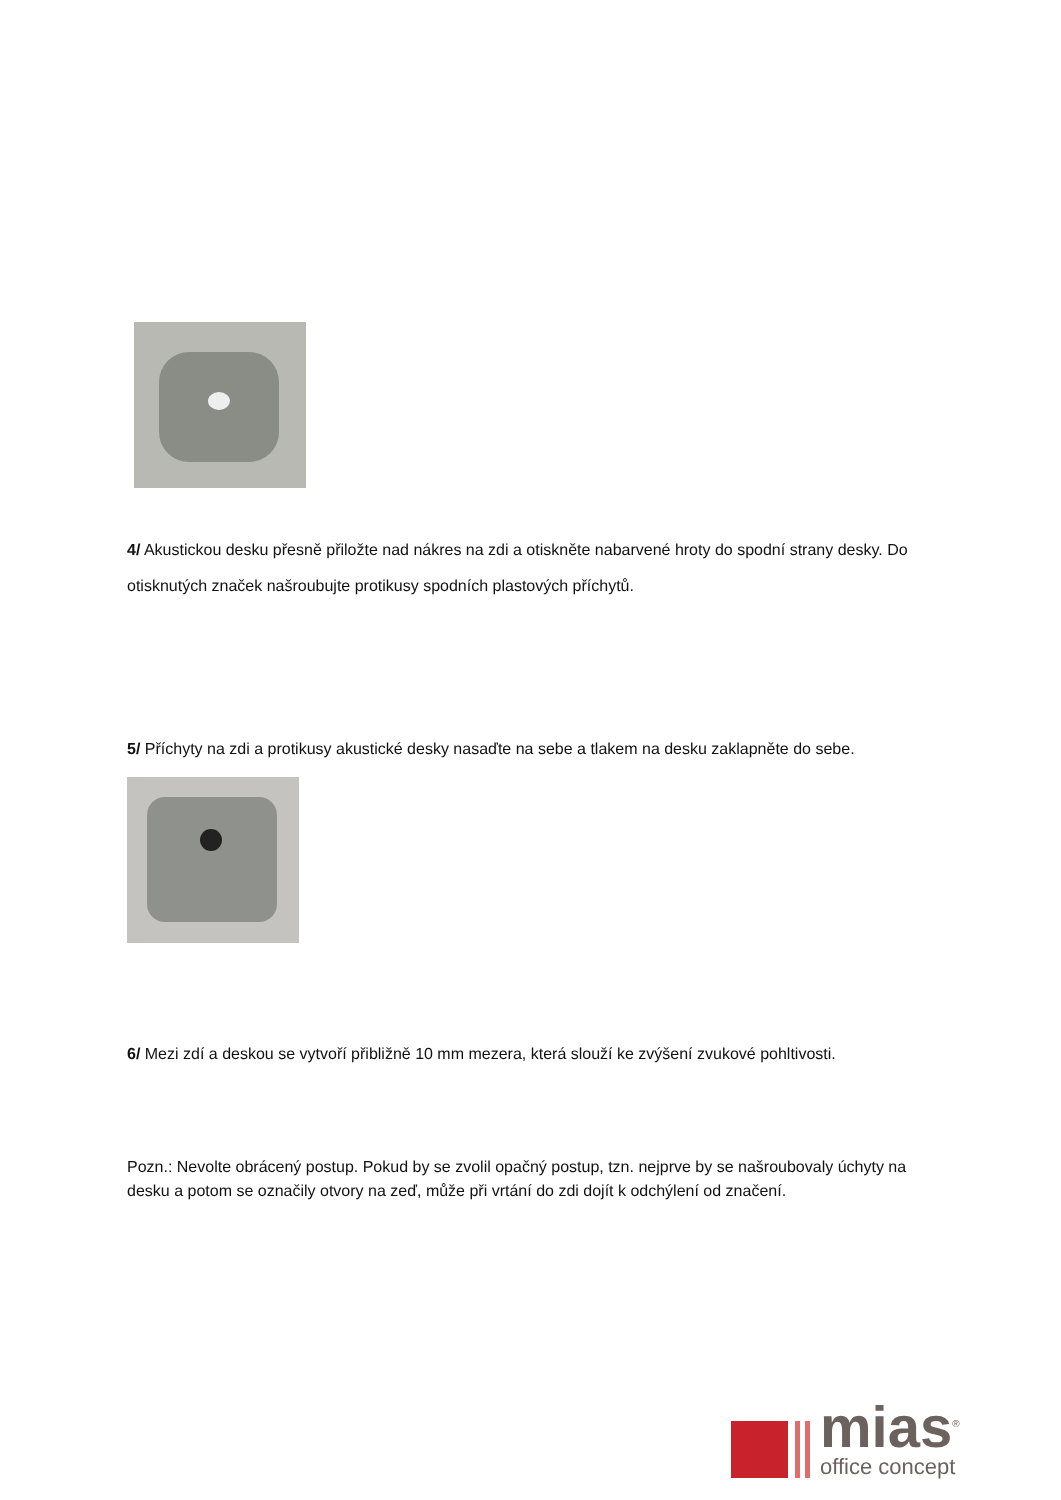4/ Akustickou desku přesně přiložte nad nákres na zdi a otiskněte nabarvené hroty do spodní strany desky. Do otisknutých značek našroubujte protikusy spodních plastových příchytů.
5/ Příchyty na zdi a protikusy akustické desky nasaďte na sebe a tlakem na desku zaklapněte do sebe.
6/ Mezi zdí a deskou se vytvoří přibližně 10 mm mezera, která slouží ke zvýšení zvukové pohltivosti.
Pozn.: Nevolte obrácený postup. Pokud by se zvolil opačný postup, tzn. nejprve by se našroubovaly úchyty na desku a potom se označily otvory na zeď, může při vrtání do zdi dojít k odchýlení od značení.
mias<sup>®</sup>
office concept